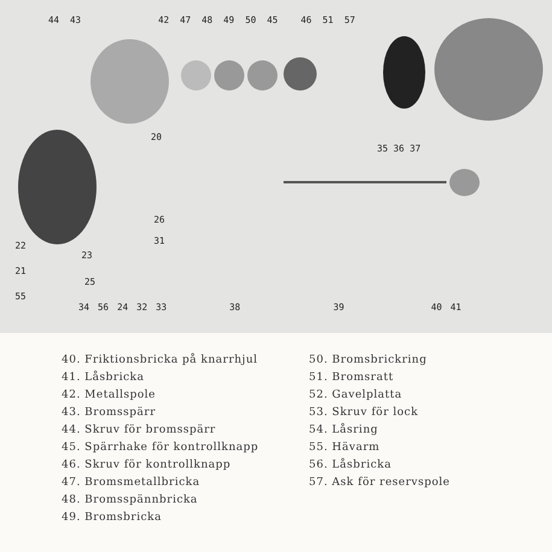44 43 42 47 48 49 50 45 46 51 57
20
35 36 37
26
31
22
23
21
25
55
34 56 24 32 33 38 39 40 41
40. Friktionsbricka på knarrhjul
41. Låsbricka
42. Metallspole
43. Bromsspärr
44. Skruv för bromsspärr
45. Spärrhake för kontrollknapp
46. Skruv för kontrollknapp
47. Bromsmetallbricka
48. Bromsspännbricka
49. Bromsbricka
50. Bromsbrickring
51. Bromsratt
52. Gavelplatta
53. Skruv för lock
54. Låsring
55. Hävarm
56. Låsbricka
57. Ask för reservspole